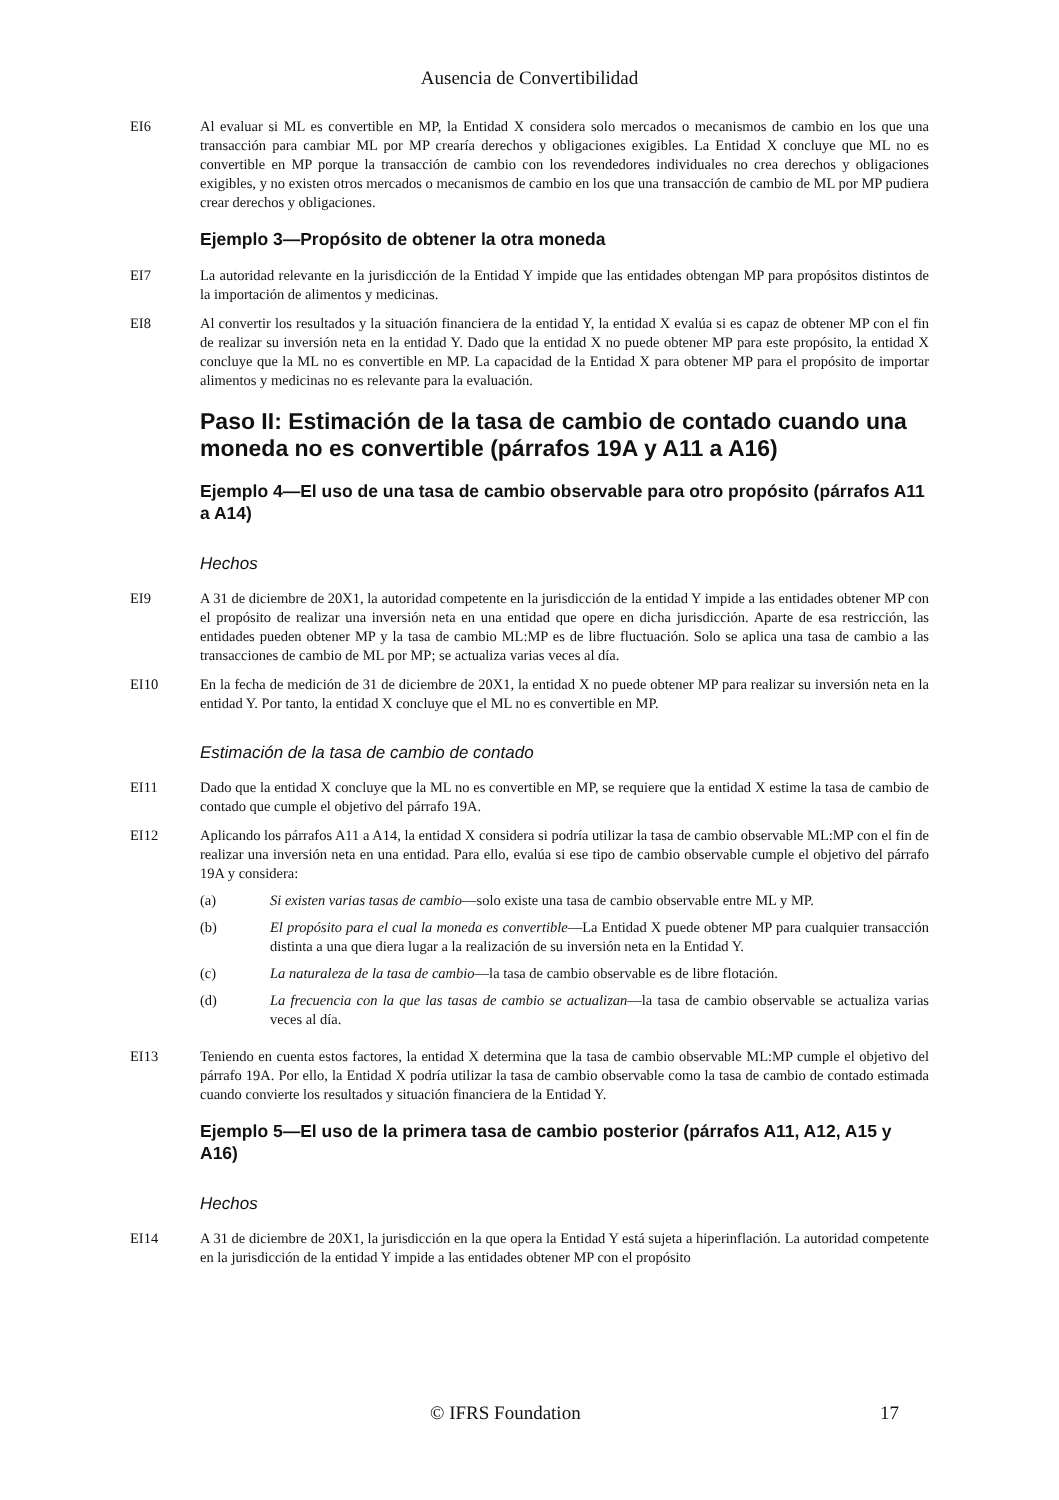Ausencia de Convertibilidad
EI6 Al evaluar si ML es convertible en MP, la Entidad X considera solo mercados o mecanismos de cambio en los que una transacción para cambiar ML por MP crearía derechos y obligaciones exigibles. La Entidad X concluye que ML no es convertible en MP porque la transacción de cambio con los revendedores individuales no crea derechos y obligaciones exigibles, y no existen otros mercados o mecanismos de cambio en los que una transacción de cambio de ML por MP pudiera crear derechos y obligaciones.
Ejemplo 3—Propósito de obtener la otra moneda
EI7 La autoridad relevante en la jurisdicción de la Entidad Y impide que las entidades obtengan MP para propósitos distintos de la importación de alimentos y medicinas.
EI8 Al convertir los resultados y la situación financiera de la entidad Y, la entidad X evalúa si es capaz de obtener MP con el fin de realizar su inversión neta en la entidad Y. Dado que la entidad X no puede obtener MP para este propósito, la entidad X concluye que la ML no es convertible en MP. La capacidad de la Entidad X para obtener MP para el propósito de importar alimentos y medicinas no es relevante para la evaluación.
Paso II: Estimación de la tasa de cambio de contado cuando una moneda no es convertible (párrafos 19A y A11 a A16)
Ejemplo 4—El uso de una tasa de cambio observable para otro propósito (párrafos A11 a A14)
Hechos
EI9 A 31 de diciembre de 20X1, la autoridad competente en la jurisdicción de la entidad Y impide a las entidades obtener MP con el propósito de realizar una inversión neta en una entidad que opere en dicha jurisdicción. Aparte de esa restricción, las entidades pueden obtener MP y la tasa de cambio ML:MP es de libre fluctuación. Solo se aplica una tasa de cambio a las transacciones de cambio de ML por MP; se actualiza varias veces al día.
EI10 En la fecha de medición de 31 de diciembre de 20X1, la entidad X no puede obtener MP para realizar su inversión neta en la entidad Y. Por tanto, la entidad X concluye que el ML no es convertible en MP.
Estimación de la tasa de cambio de contado
EI11 Dado que la entidad X concluye que la ML no es convertible en MP, se requiere que la entidad X estime la tasa de cambio de contado que cumple el objetivo del párrafo 19A.
EI12 Aplicando los párrafos A11 a A14, la entidad X considera si podría utilizar la tasa de cambio observable ML:MP con el fin de realizar una inversión neta en una entidad. Para ello, evalúa si ese tipo de cambio observable cumple el objetivo del párrafo 19A y considera:
(a) Si existen varias tasas de cambio—solo existe una tasa de cambio observable entre ML y MP.
(b) El propósito para el cual la moneda es convertible—La Entidad X puede obtener MP para cualquier transacción distinta a una que diera lugar a la realización de su inversión neta en la Entidad Y.
(c) La naturaleza de la tasa de cambio—la tasa de cambio observable es de libre flotación.
(d) La frecuencia con la que las tasas de cambio se actualizan—la tasa de cambio observable se actualiza varias veces al día.
EI13 Teniendo en cuenta estos factores, la entidad X determina que la tasa de cambio observable ML:MP cumple el objetivo del párrafo 19A. Por ello, la Entidad X podría utilizar la tasa de cambio observable como la tasa de cambio de contado estimada cuando convierte los resultados y situación financiera de la Entidad Y.
Ejemplo 5—El uso de la primera tasa de cambio posterior (párrafos A11, A12, A15 y A16)
Hechos
EI14 A 31 de diciembre de 20X1, la jurisdicción en la que opera la Entidad Y está sujeta a hiperinflación. La autoridad competente en la jurisdicción de la entidad Y impide a las entidades obtener MP con el propósito
© IFRS Foundation 17